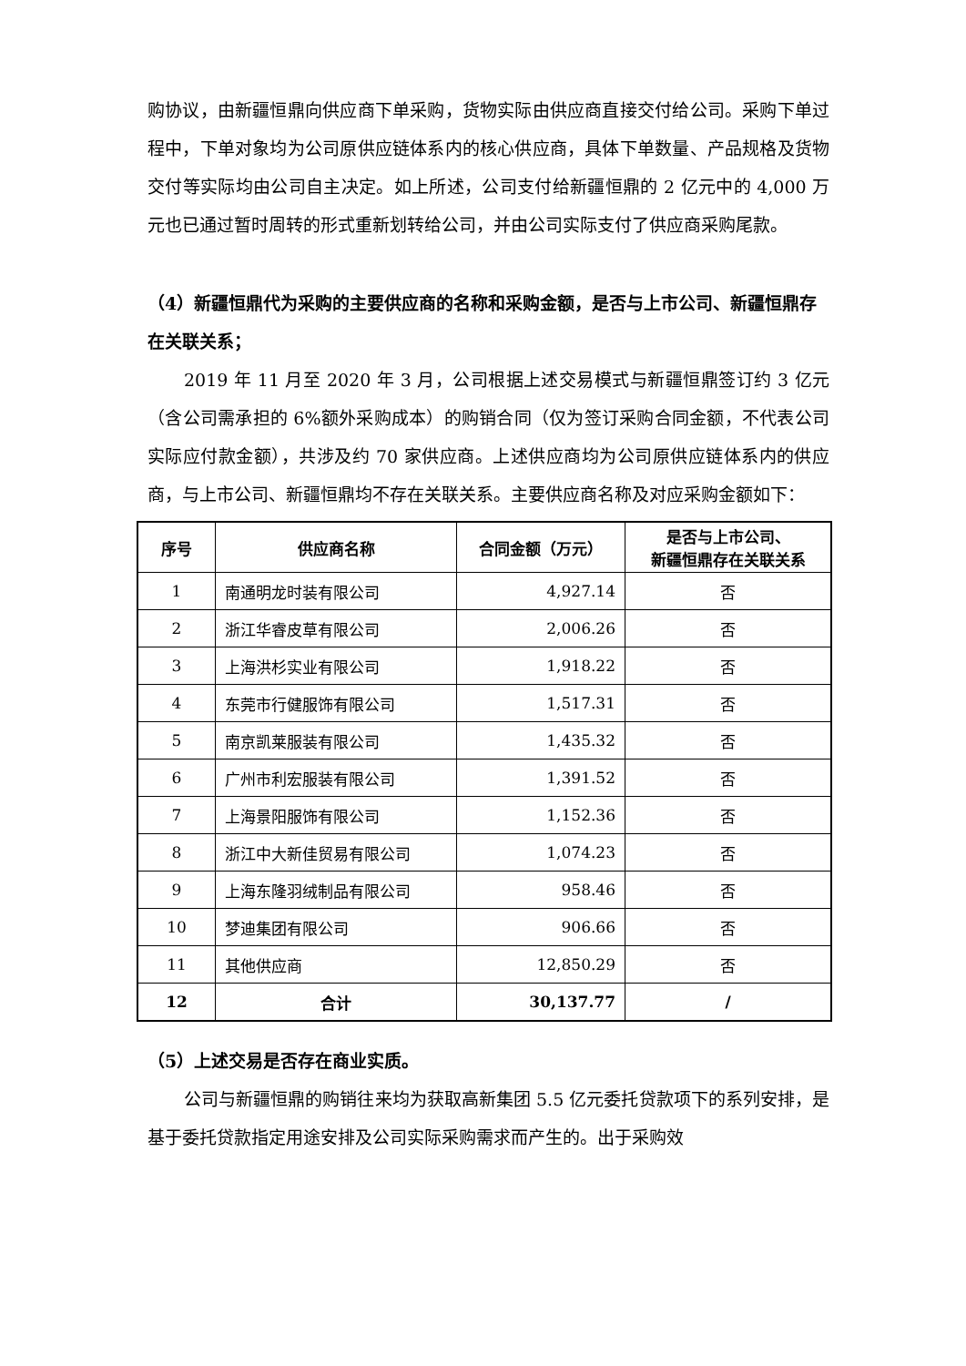购协议，由新疆恒鼎向供应商下单采购，货物实际由供应商直接交付给公司。采购下单过程中，下单对象均为公司原供应链体系内的核心供应商，具体下单数量、产品规格及货物交付等实际均由公司自主决定。如上所述，公司支付给新疆恒鼎的 2 亿元中的 4,000 万元也已通过暂时周转的形式重新划转给公司，并由公司实际支付了供应商采购尾款。
（4）新疆恒鼎代为采购的主要供应商的名称和采购金额，是否与上市公司、新疆恒鼎存在关联关系；
2019 年 11 月至 2020 年 3 月，公司根据上述交易模式与新疆恒鼎签订约 3 亿元（含公司需承担的 6%额外采购成本）的购销合同（仅为签订采购合同金额，不代表公司实际应付款金额），共涉及约 70 家供应商。上述供应商均为公司原供应链体系内的供应商，与上市公司、新疆恒鼎均不存在关联关系。主要供应商名称及对应采购金额如下：
| 序号 | 供应商名称 | 合同金额（万元） | 是否与上市公司、 新疆恒鼎存在关联关系 |
| --- | --- | --- | --- |
| 1 | 南通明龙时装有限公司 | 4,927.14 | 否 |
| 2 | 浙江华睿皮草有限公司 | 2,006.26 | 否 |
| 3 | 上海洪杉实业有限公司 | 1,918.22 | 否 |
| 4 | 东莞市行健服饰有限公司 | 1,517.31 | 否 |
| 5 | 南京凯莱服装有限公司 | 1,435.32 | 否 |
| 6 | 广州市利宏服装有限公司 | 1,391.52 | 否 |
| 7 | 上海景阳服饰有限公司 | 1,152.36 | 否 |
| 8 | 浙江中大新佳贸易有限公司 | 1,074.23 | 否 |
| 9 | 上海东隆羽绒制品有限公司 | 958.46 | 否 |
| 10 | 梦迪集团有限公司 | 906.66 | 否 |
| 11 | 其他供应商 | 12,850.29 | 否 |
| 12 | 合计 | 30,137.77 | / |
（5）上述交易是否存在商业实质。
公司与新疆恒鼎的购销往来均为获取高新集团 5.5 亿元委托贷款项下的系列安排，是基于委托贷款指定用途安排及公司实际采购需求而产生的。出于采购效